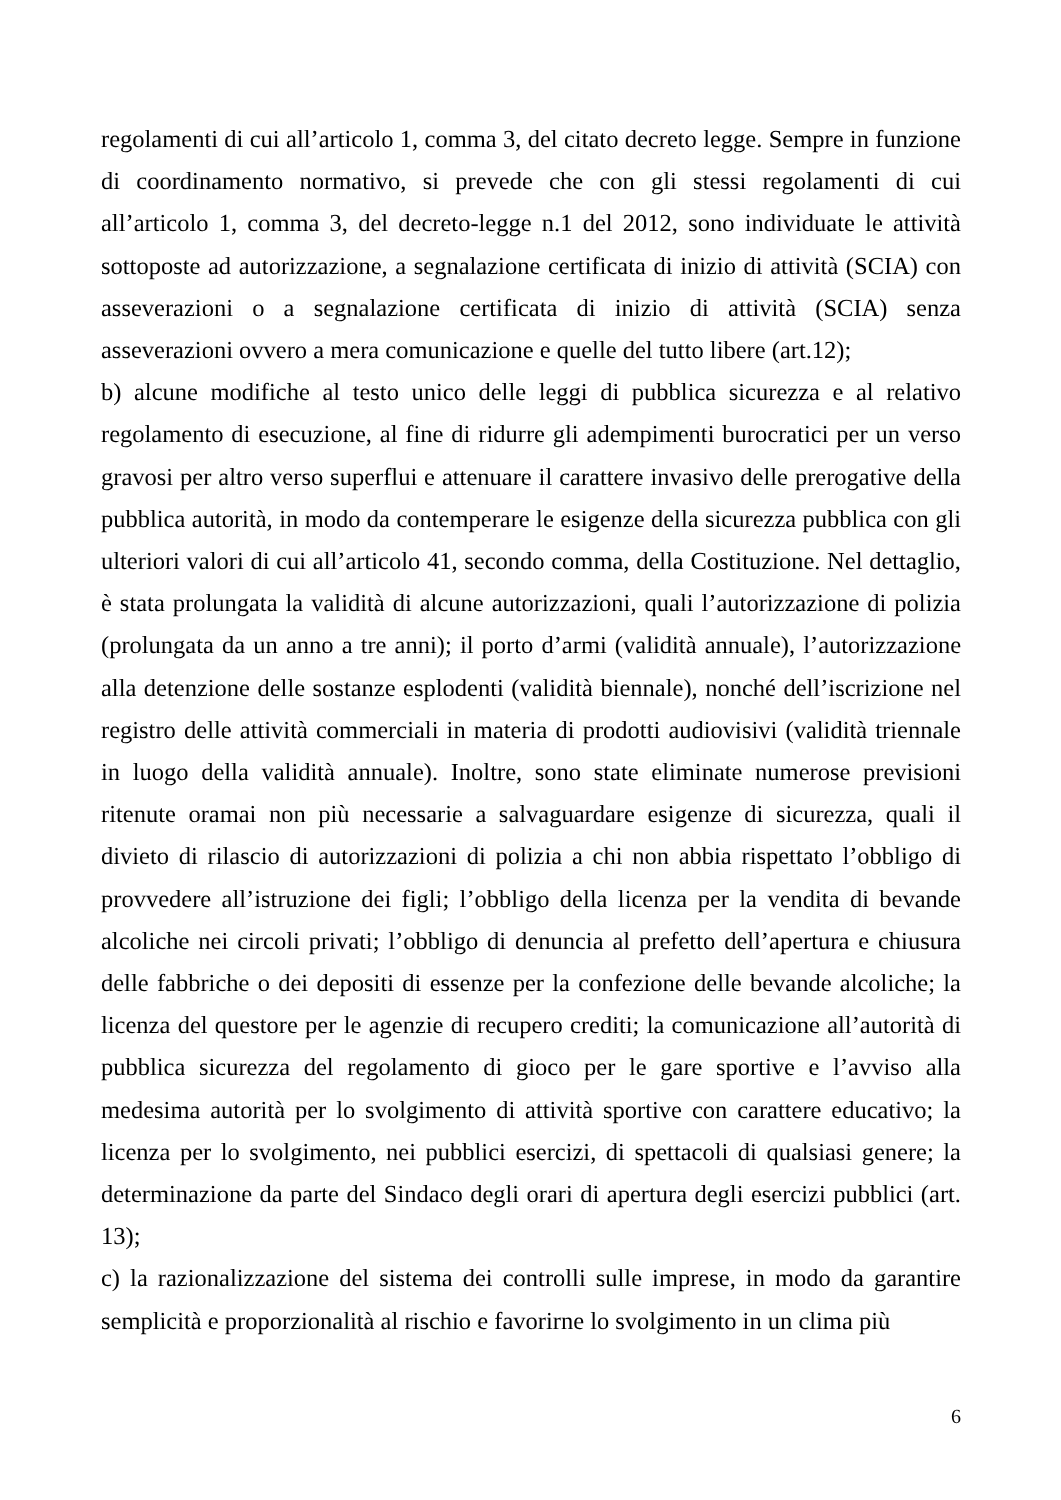regolamenti di cui all’articolo 1, comma 3, del citato decreto legge. Sempre in funzione di coordinamento normativo, si prevede che con gli stessi regolamenti di cui all’articolo 1, comma 3, del decreto-legge n.1 del 2012, sono individuate le attività sottoposte ad autorizzazione, a segnalazione certificata di inizio di attività (SCIA) con asseverazioni o a segnalazione certificata di inizio di attività (SCIA) senza asseverazioni ovvero a mera comunicazione e quelle del tutto libere (art.12);
b) alcune modifiche al testo unico delle leggi di pubblica sicurezza e al relativo regolamento di esecuzione, al fine di ridurre gli adempimenti burocratici per un verso gravosi per altro verso superflui e attenuare il carattere invasivo delle prerogative della pubblica autorità, in modo da contemperare le esigenze della sicurezza pubblica con gli ulteriori valori di cui all’articolo 41, secondo comma, della Costituzione. Nel dettaglio, è stata prolungata la validità di alcune autorizzazioni, quali l’autorizzazione di polizia (prolungata da un anno a tre anni); il porto d’armi (validità annuale), l’autorizzazione alla detenzione delle sostanze esplodenti (validità biennale), nonché dell’iscrizione nel registro delle attività commerciali in materia di prodotti audiovisivi (validità triennale in luogo della validità annuale). Inoltre, sono state eliminate numerose previsioni ritenute oramai non più necessarie a salvaguardare esigenze di sicurezza, quali il divieto di rilascio di autorizzazioni di polizia a chi non abbia rispettato l’obbligo di provvedere all’istruzione dei figli; l’obbligo della licenza per la vendita di bevande alcoliche nei circoli privati; l’obbligo di denuncia al prefetto dell’apertura e chiusura delle fabbriche o dei depositi di essenze per la confezione delle bevande alcoliche; la licenza del questore per le agenzie di recupero crediti; la comunicazione all’autorità di pubblica sicurezza del regolamento di gioco per le gare sportive e l’avviso alla medesima autorità per lo svolgimento di attività sportive con carattere educativo; la licenza per lo svolgimento, nei pubblici esercizi, di spettacoli di qualsiasi genere; la determinazione da parte del Sindaco degli orari di apertura degli esercizi pubblici (art. 13);
c) la razionalizzazione del sistema dei controlli sulle imprese, in modo da garantire semplicità e proporzionalità al rischio e favorirne lo svolgimento in un clima più
6